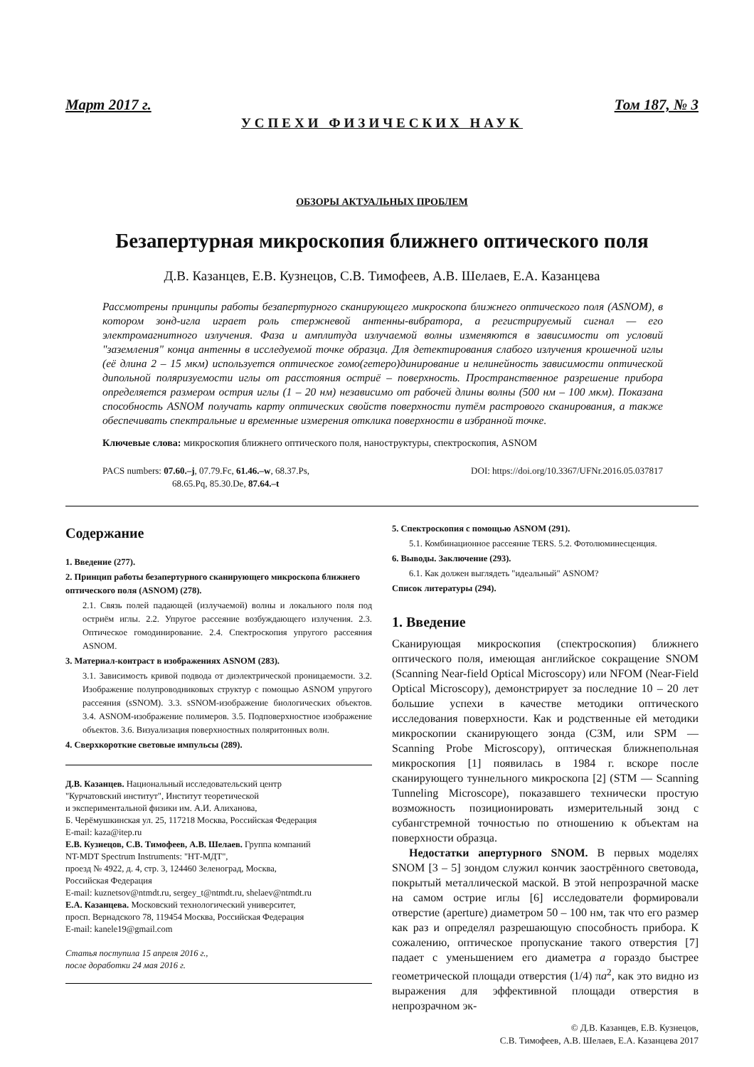Март 2017 г. Том 187, № 3
УСПЕХИ ФИЗИЧЕСКИХ НАУК
ОБЗОРЫ АКТУАЛЬНЫХ ПРОБЛЕМ
Безапертурная микроскопия ближнего оптического поля
Д.В. Казанцев, Е.В. Кузнецов, С.В. Тимофеев, А.В. Шелаев, Е.А. Казанцева
Рассмотрены принципы работы безапертурного сканирующего микроскопа ближнего оптического поля (ASNOM), в котором зонд-игла играет роль стержневой антенны-вибратора, а регистрируемый сигнал — его электромагнитного излучения. Фаза и амплитуда излучаемой волны изменяются в зависимости от условий "заземления" конца антенны в исследуемой точке образца. Для детектирования слабого излучения крошечной иглы (её длина 2 – 15 мкм) используется оптическое гомо(гетеро)динирование и нелинейность зависимости оптической дипольной поляризуемости иглы от расстояния остриё – поверхность. Пространственное разрешение прибора определяется размером острия иглы (1 – 20 нм) независимо от рабочей длины волны (500 нм – 100 мкм). Показана способность ASNOM получать карту оптических свойств поверхности путём растрового сканирования, а также обеспечивать спектральные и временные измерения отклика поверхности в избранной точке.
Ключевые слова: микроскопия ближнего оптического поля, наноструктуры, спектроскопия, ASNOM
PACS numbers: 07.60.–j, 07.79.Fc, 61.46.–w, 68.37.Ps,
68.65.Pq, 85.30.De, 87.64.–t
DOI: https://doi.org/10.3367/UFNr.2016.05.037817
Содержание
1. Введение (277).
2. Принцип работы безапертурного сканирующего микроскопа ближнего оптического поля (ASNOM) (278).
2.1. Связь полей падающей (излучаемой) волны и локального поля под остриём иглы. 2.2. Упругое рассеяние возбуждающего излучения. 2.3. Оптическое гомодинирование. 2.4. Спектроскопия упругого рассеяния ASNOM.
3. Материал-контраст в изображениях ASNOM (283).
3.1. Зависимость кривой подвода от диэлектрической проницаемости. 3.2. Изображение полупроводниковых структур с помощью ASNOM упругого рассеяния (sSNOM). 3.3. sSNOM-изображение биологических объектов. 3.4. ASNOM-изображение полимеров. 3.5. Подповерхностное изображение объектов. 3.6. Визуализация поверхностных поляритонных волн.
4. Сверхкороткие световые импульсы (289).
Д.В. Казанцев. Национальный исследовательский центр
"Курчатовский институт", Институт теоретической
и экспериментальной физики им. А.И. Алиханова,
Б. Черёмушкинская ул. 25, 117218 Москва, Российская Федерация
E-mail: kaza@itep.ru
Е.В. Кузнецов, С.В. Тимофеев, А.В. Шелаев. Группа компаний
NT-MDT Spectrum Instruments: "НТ-МДТ",
проезд № 4922, д. 4, стр. 3, 124460 Зеленоград, Москва,
Российская Федерация
E-mail: kuznetsov@ntmdt.ru, sergey_t@ntmdt.ru, shelaev@ntmdt.ru
Е.А. Казанцева. Московский технологический университет,
просп. Вернадского 78, 119454 Москва, Российская Федерация
E-mail: kanele19@gmail.com
Статья поступила 15 апреля 2016 г.,
после доработки 24 мая 2016 г.
5. Спектроскопия с помощью ASNOM (291).
5.1. Комбинационное рассеяние TERS. 5.2. Фотолюминесценция.
6. Выводы. Заключение (293).
6.1. Как должен выглядеть "идеальный" ASNOM?
Список литературы (294).
1. Введение
Сканирующая микроскопия (спектроскопия) ближнего оптического поля, имеющая английское сокращение SNOM (Scanning Near-field Optical Microscopy) или NFOM (Near-Field Optical Microscopy), демонстрирует за последние 10 – 20 лет большие успехи в качестве методики оптического исследования поверхности. Как и родственные ей методики микроскопии сканирующего зонда (СЗМ, или SPM — Scanning Probe Microscopy), оптическая ближнепольная микроскопия [1] появилась в 1984 г. вскоре после сканирующего туннельного микроскопа [2] (STM — Scanning Tunneling Microscope), показавшего технически простую возможность позиционировать измерительный зонд с субангстремной точностью по отношению к объектам на поверхности образца.
Недостатки апертурного SNOM. В первых моделях SNOM [3 – 5] зондом служил кончик заострённого световода, покрытый металлической маской. В этой непрозрачной маске на самом острие иглы [6] исследователи формировали отверстие (aperture) диаметром 50 – 100 нм, так что его размер как раз и определял разрешающую способность прибора. К сожалению, оптическое пропускание такого отверстия [7] падает с уменьшением его диаметра a гораздо быстрее геометрической площади отверстия (1/4) πa<sup>2</sup>, как это видно из выражения для эффективной площади отверстия в непрозрачном эк-
© Д.В. Казанцев, Е.В. Кузнецов,
С.В. Тимофеев, А.В. Шелаев, Е.А. Казанцева 2017